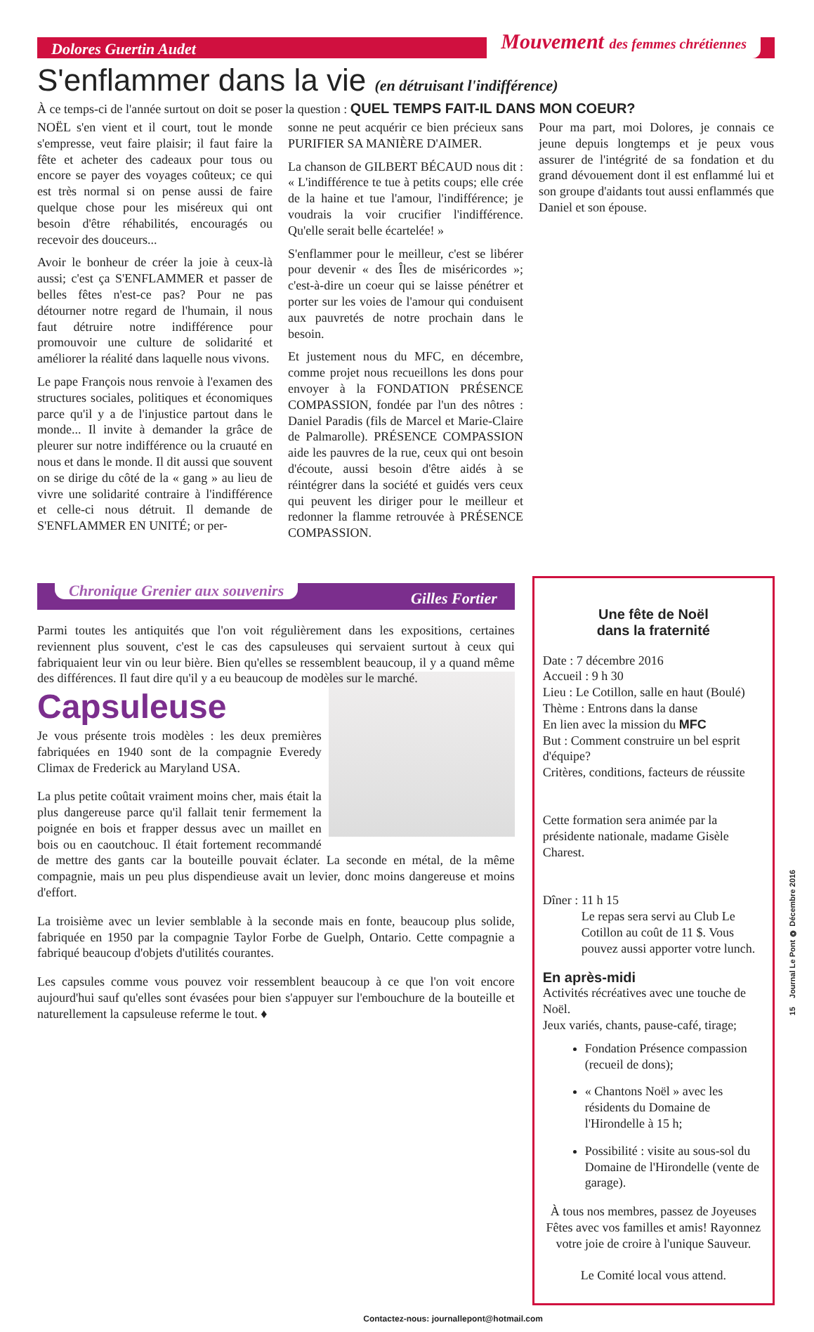Dolores Guertin Audet Mouvement des femmes chrétiennes
S'enflammer dans la vie (en détruisant l'indifférence)
À ce temps-ci de l'année surtout on doit se poser la question : QUEL TEMPS FAIT-IL DANS MON COEUR?
NOËL s'en vient et il court, tout le monde s'empresse, veut faire plaisir; il faut faire la fête et acheter des cadeaux pour tous ou encore se payer des voyages coûteux; ce qui est très normal si on pense aussi de faire quelque chose pour les miséreux qui ont besoin d'être réhabilités, encouragés ou recevoir des douceurs...
Avoir le bonheur de créer la joie à ceux-là aussi; c'est ça S'ENFLAMMER et passer de belles fêtes n'est-ce pas? Pour ne pas détourner notre regard de l'humain, il nous faut détruire notre indifférence pour promouvoir une culture de solidarité et améliorer la réalité dans laquelle nous vivons.
Le pape François nous renvoie à l'examen des structures sociales, politiques et économiques parce qu'il y a de l'injustice partout dans le monde... Il invite à demander la grâce de pleurer sur notre indifférence ou la cruauté en nous et dans le monde. Il dit aussi que souvent on se dirige du côté de la « gang » au lieu de vivre une solidarité contraire à l'indifférence et celle-ci nous détruit. Il demande de S'ENFLAMMER EN UNITÉ; or per-
sonne ne peut acquérir ce bien précieux sans PURIFIER SA MANIÈRE D'AIMER.
La chanson de GILBERT BÉCAUD nous dit : « L'indifférence te tue à petits coups; elle crée de la haine et tue l'amour, l'indifférence; je voudrais la voir crucifier l'indifférence. Qu'elle serait belle écartelée! »
S'enflammer pour le meilleur, c'est se libérer pour devenir « des Îles de miséricordes »; c'est-à-dire un coeur qui se laisse pénétrer et porter sur les voies de l'amour qui conduisent aux pauvretés de notre prochain dans le besoin.
Et justement nous du MFC, en décembre, comme projet nous recueillons les dons pour envoyer à la FONDATION PRÉSENCE COMPASSION, fondée par l'un des nôtres : Daniel Paradis (fils de Marcel et Marie-Claire de Palmarolle). PRÉSENCE COMPASSION aide les pauvres de la rue, ceux qui ont besoin d'écoute, aussi besoin d'être aidés à se réintégrer dans la société et guidés vers ceux qui peuvent les diriger pour le meilleur et redonner la flamme retrouvée à PRÉSENCE COMPASSION.
Pour ma part, moi Dolores, je connais ce jeune depuis longtemps et je peux vous assurer de l'intégrité de sa fondation et du grand dévouement dont il est enflammé lui et son groupe d'aidants tout aussi enflammés que Daniel et son épouse.
Chronique Grenier aux souvenirs Gilles Fortier
Parmi toutes les antiquités que l'on voit régulièrement dans les expositions, certaines reviennent plus souvent, c'est le cas des capsuleuses qui servaient surtout à ceux qui fabriquaient leur vin ou leur bière. Bien qu'elles se ressemblent beaucoup, il y a quand même des différences. Il faut dire qu'il y a eu beaucoup de modèles sur le marché.
Capsuleuse
Je vous présente trois modèles : les deux premières fabriquées en 1940 sont de la compagnie Everedy Climax de Frederick au Maryland USA.
La plus petite coûtait vraiment moins cher, mais était la plus dangereuse parce qu'il fallait tenir fermement la poignée en bois et frapper dessus avec un maillet en bois ou en caoutchouc. Il était fortement recommandé de mettre des gants car la bouteille pouvait éclater. La seconde en métal, de la même compagnie, mais un peu plus dispendieuse avait un levier, donc moins dangereuse et moins d'effort.
La troisième avec un levier semblable à la seconde mais en fonte, beaucoup plus solide, fabriquée en 1950 par la compagnie Taylor Forbe de Guelph, Ontario. Cette compagnie a fabriqué beaucoup d'objets d'utilités courantes.
Les capsules comme vous pouvez voir ressemblent beaucoup à ce que l'on voit encore aujourd'hui sauf qu'elles sont évasées pour bien s'appuyer sur l'embouchure de la bouteille et naturellement la capsuleuse referme le tout. ♦
Une fête de Noël
dans la fraternité
Date : 7 décembre 2016
Accueil : 9 h 30
Lieu : Le Cotillon, salle en haut (Boulé)
Thème : Entrons dans la danse
En lien avec la mission du MFC
But : Comment construire un bel esprit d'équipe?
Critères, conditions, facteurs de réussite
Cette formation sera animée par la présidente nationale, madame Gisèle Charest.
Dîner : 11 h 15
Le repas sera servi au Club Le Cotillon au coût de 11 $. Vous pouvez aussi apporter votre lunch.
En après-midi
Activités récréatives avec une touche de Noël.
Jeux variés, chants, pause-café, tirage;
Fondation Présence compassion (recueil de dons);
« Chantons Noël » avec les résidents du Domaine de l'Hirondelle à 15 h;
Possibilité : visite au sous-sol du Domaine de l'Hirondelle (vente de garage).
À tous nos membres, passez de Joyeuses Fêtes avec vos familles et amis! Rayonnez votre joie de croire à l'unique Sauveur.
Le Comité local vous attend.
Contactez-nous: journallepont@hotmail.com
15 Journal Le Pont ❂ Décembre 2016